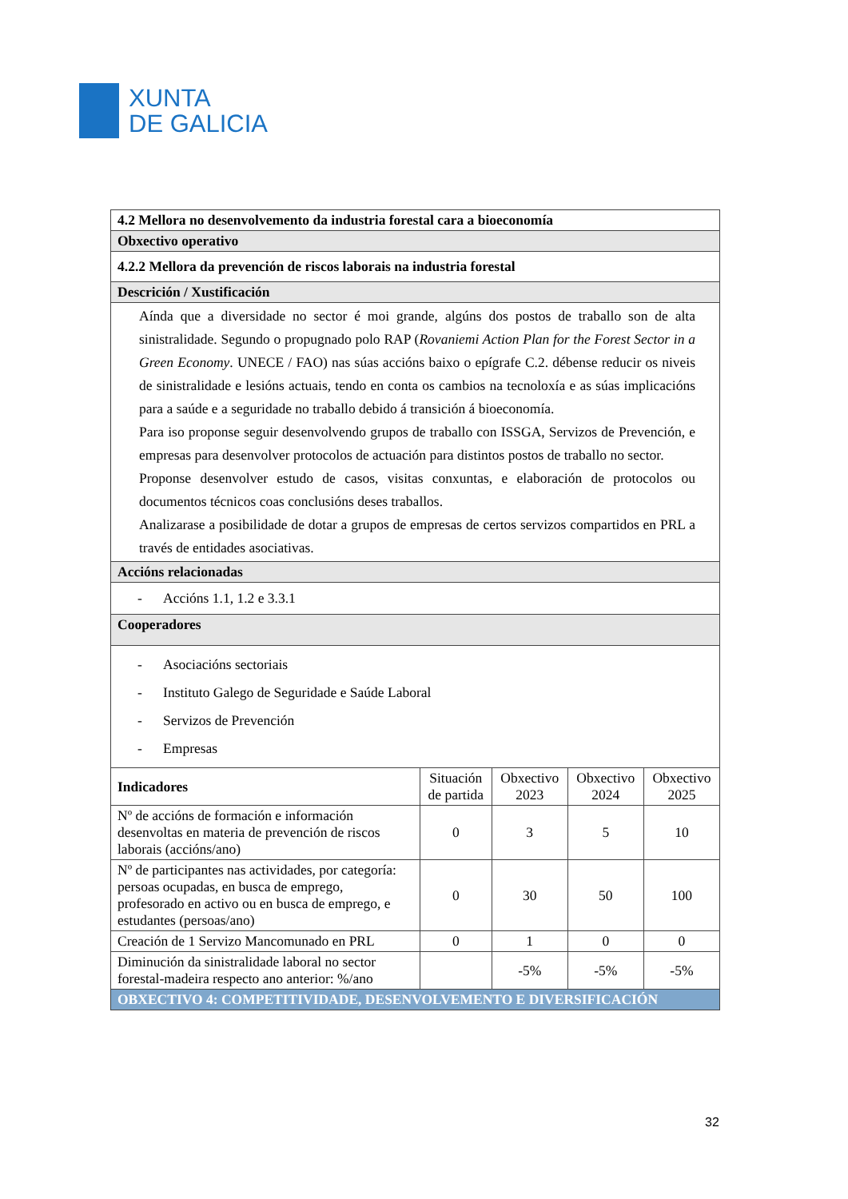XUNTA
DE GALICIA
| 4.2 Mellora no desenvolvemento da industria forestal cara a bioeconomía | | | | |
| --- | --- | --- | --- | --- |
| Obxectivo operativo | | | | |
| 4.2.2 Mellora da prevención de riscos laborais na industria forestal | | | | |
| Descrición / Xustificación | | | | |
| Aínda que a diversidade no sector é moi grande, algúns dos postos de traballo son de alta sinistralidade. Segundo o propugnado polo RAP ( Rovaniemi Action Plan for the Forest Sector in a Green Economy . UNECE / FAO) nas súas accións baixo o epígrafe C.2. débense reducir os niveis de sinistralidade e lesións actuais, tendo en conta os cambios na tecnoloxía e as súas implicacións para a saúde e a seguridade no traballo debido á transición á bioeconomía. Para iso proponse seguir desenvolvendo grupos de traballo con ISSGA, Servizos de Prevención, e empresas para desenvolver protocolos de actuación para distintos postos de traballo no sector. Proponse desenvolver estudo de casos, visitas conxuntas, e elaboración de protocolos ou documentos técnicos coas conclusións deses traballos. Analizarase a posibilidade de dotar a grupos de empresas de certos servizos compartidos en PRL a través de entidades asociativas. | | | | |
| Accións relacionadas | | | | |
| - Accións 1.1, 1.2 e 3.3.1 | | | | |
| Cooperadores | | | | |
| - Asociacións sectoriais - Instituto Galego de Seguridade e Saúde Laboral - Servizos de Prevención - Empresas | | | | |
| Indicadores | Situación de partida | Obxectivo 2023 | Obxectivo 2024 | Obxectivo 2025 |
| Nº de accións de formación e información desenvoltas en materia de prevención de riscos laborais (accións/ano) | 0 | 3 | 5 | 10 |
| Nº de participantes nas actividades, por categoría: persoas ocupadas, en busca de emprego, profesorado en activo ou en busca de emprego, e estudantes (persoas/ano) | 0 | 30 | 50 | 100 |
| Creación de 1 Servizo Mancomunado en PRL | 0 | 1 | 0 | 0 |
| Diminución da sinistralidade laboral no sector forestal-madeira respecto ano anterior: %/ano | | -5% | -5% | -5% |
| OBXECTIVO 4: COMPETITIVIDADE, DESENVOLVEMENTO E DIVERSIFICACIÓN | | | | |
32